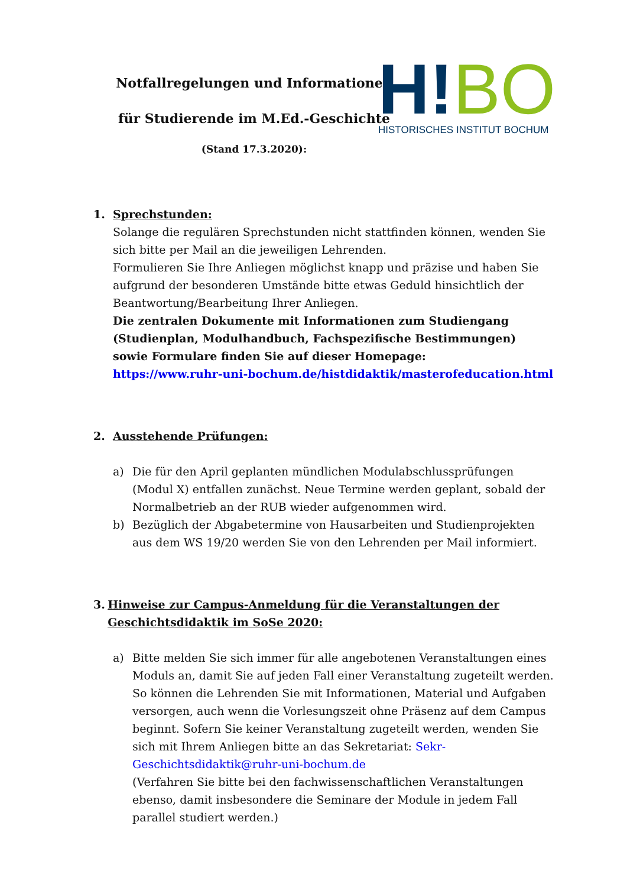Notfallregelungen und Informationen
für Studierende im M.Ed.-Geschichte
(Stand 17.3.2020):
H!BO
HISTORISCHES INSTITUT BOCHUM
1. Sprechstunden:
Solange die regulären Sprechstunden nicht stattfinden können, wenden Sie sich bitte per Mail an die jeweiligen Lehrenden.
Formulieren Sie Ihre Anliegen möglichst knapp und präzise und haben Sie aufgrund der besonderen Umstände bitte etwas Geduld hinsichtlich der Beantwortung/Bearbeitung Ihrer Anliegen.
Die zentralen Dokumente mit Informationen zum Studiengang (Studienplan, Modulhandbuch, Fachspezifische Bestimmungen) sowie Formulare finden Sie auf dieser Homepage:
https://www.ruhr-uni-bochum.de/histdidaktik/masterofeducation.html
2. Ausstehende Prüfungen:
a) Die für den April geplanten mündlichen Modulabschlussprüfungen (Modul X) entfallen zunächst. Neue Termine werden geplant, sobald der Normalbetrieb an der RUB wieder aufgenommen wird.
b) Bezüglich der Abgabetermine von Hausarbeiten und Studienprojekten aus dem WS 19/20 werden Sie von den Lehrenden per Mail informiert.
3. Hinweise zur Campus-Anmeldung für die Veranstaltungen der Geschichtsdidaktik im SoSe 2020:
a) Bitte melden Sie sich immer für alle angebotenen Veranstaltungen eines Moduls an, damit Sie auf jeden Fall einer Veranstaltung zugeteilt werden. So können die Lehrenden Sie mit Informationen, Material und Aufgaben versorgen, auch wenn die Vorlesungszeit ohne Präsenz auf dem Campus beginnt. Sofern Sie keiner Veranstaltung zugeteilt werden, wenden Sie sich mit Ihrem Anliegen bitte an das Sekretariat: Sekr-Geschichtsdidaktik@ruhr-uni-bochum.de
(Verfahren Sie bitte bei den fachwissenschaftlichen Veranstaltungen ebenso, damit insbesondere die Seminare der Module in jedem Fall parallel studiert werden.)